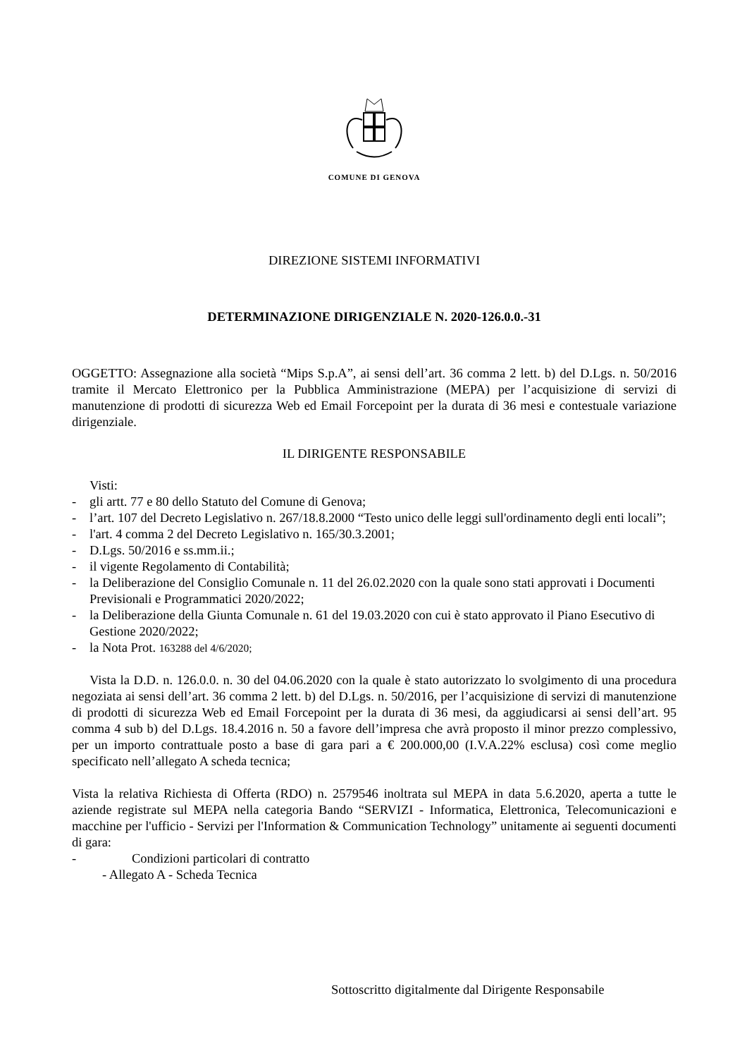COMUNE DI GENOVA
DIREZIONE SISTEMI INFORMATIVI
DETERMINAZIONE DIRIGENZIALE N. 2020-126.0.0.-31
OGGETTO: Assegnazione alla società “Mips S.p.A”, ai sensi dell’art. 36 comma 2 lett. b) del D.Lgs. n. 50/2016 tramite il Mercato Elettronico per la Pubblica Amministrazione (MEPA) per l’acquisizione di servizi di manutenzione di prodotti di sicurezza Web ed Email Forcepoint per la durata di 36 mesi e contestuale variazione dirigenziale.
IL DIRIGENTE RESPONSABILE
Visti:
- gli artt. 77 e 80 dello Statuto del Comune di Genova;
- l’art. 107 del Decreto Legislativo n. 267/18.8.2000 “Testo unico delle leggi sull'ordinamento degli enti locali”;
- l'art. 4 comma 2 del Decreto Legislativo n. 165/30.3.2001;
- D.Lgs. 50/2016 e ss.mm.ii.;
- il vigente Regolamento di Contabilità;
- la Deliberazione del Consiglio Comunale n. 11 del 26.02.2020 con la quale sono stati approvati i Documenti Previsionali e Programmatici 2020/2022;
- la Deliberazione della Giunta Comunale n. 61 del 19.03.2020 con cui è stato approvato il Piano Esecutivo di Gestione 2020/2022;
- la Nota Prot. 163288 del 4/6/2020;
Vista la D.D. n. 126.0.0. n. 30 del 04.06.2020 con la quale è stato autorizzato lo svolgimento di una procedura negoziata ai sensi dell’art. 36 comma 2 lett. b) del D.Lgs. n. 50/2016, per l’acquisizione di servizi di manutenzione di prodotti di sicurezza Web ed Email Forcepoint per la durata di 36 mesi, da aggiudicarsi ai sensi dell’art. 95 comma 4 sub b) del D.Lgs. 18.4.2016 n. 50 a favore dell’impresa che avrà proposto il minor prezzo complessivo, per un importo contrattuale posto a base di gara pari a € 200.000,00 (I.V.A.22% esclusa) così come meglio specificato nell’allegato A scheda tecnica;
Vista la relativa Richiesta di Offerta (RDO) n. 2579546 inoltrata sul MEPA in data 5.6.2020, aperta a tutte le aziende registrate sul MEPA nella categoria Bando “SERVIZI - Informatica, Elettronica, Telecomunicazioni e macchine per l'ufficio - Servizi per l'Information & Communication Technology” unitamente ai seguenti documenti di gara:
- Condizioni particolari di contratto
- Allegato A - Scheda Tecnica
Sottoscritto digitalmente dal Dirigente Responsabile